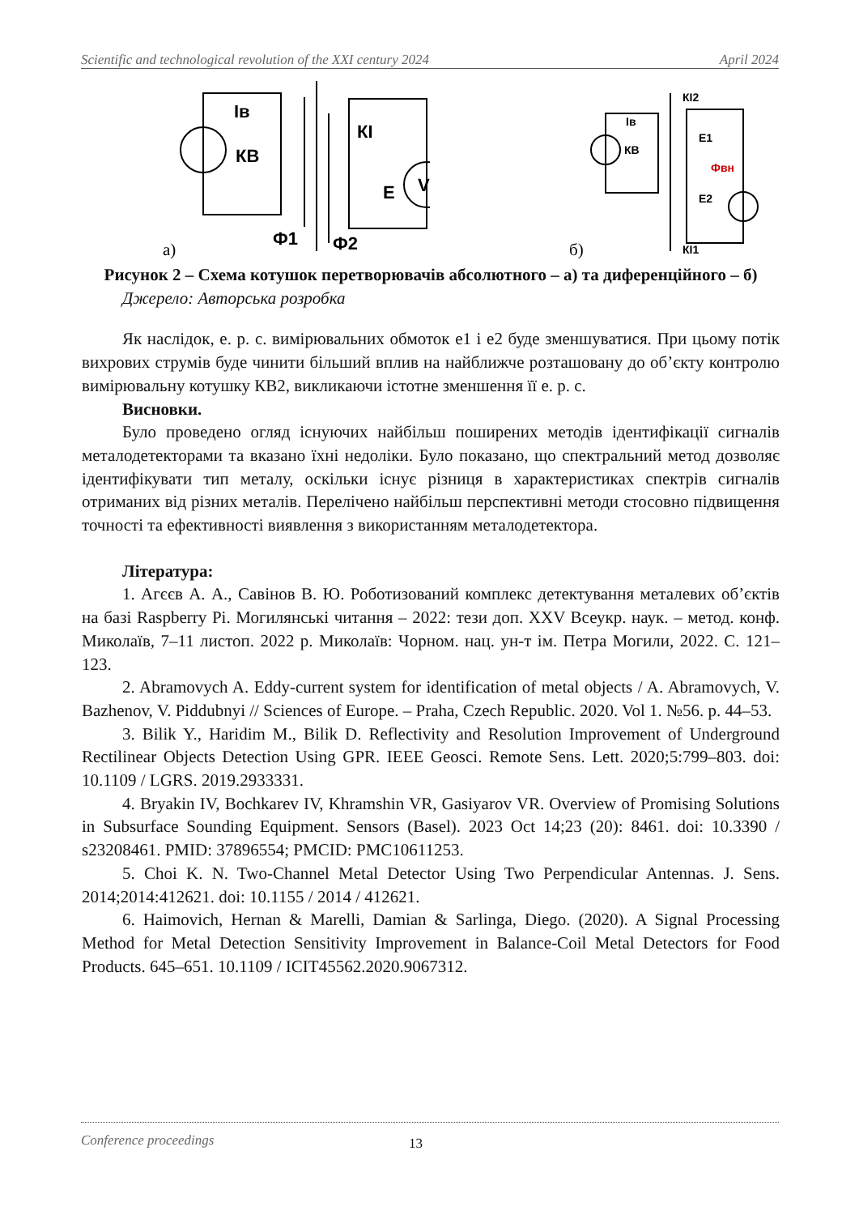Scientific and technological revolution of the XXI century 2024 April 2024
Iв
КВ
КІ
Е
V
Ф1
Ф2
а)
КІ2
Iв
КВ
Е1
Фвн
Е2
КІ1
б)
Рисунок 2 – Схема котушок перетворювачів абсолютного – а) та диференційного – б)
Джерело: Авторська розробка
Як наслідок, е. р. с. вимірювальних обмоток е1 і е2 буде зменшуватися. При цьому потік вихрових струмів буде чинити більший вплив на найближче розташовану до об’єкту контролю вимірювальну котушку КВ2, викликаючи істотне зменшення її е. р. с.
Висновки.
Було проведено огляд існуючих найбільш поширених методів ідентифікації сигналів металодетекторами та вказано їхні недоліки. Було показано, що спектральний метод дозволяє ідентифікувати тип металу, оскільки існує різниця в характеристиках спектрів сигналів отриманих від різних металів. Перелічено найбільш перспективні методи стосовно підвищення точності та ефективності виявлення з використанням металодетектора.
Література:
1. Агєєв А. А., Савінов В. Ю. Роботизований комплекс детектування металевих об’єктів на базі Raspberry Pi. Могилянські читання – 2022: тези доп. XXV Всеукр. наук. – метод. конф. Миколаїв, 7–11 листоп. 2022 р. Миколаїв: Чорном. нац. ун-т ім. Петра Могили, 2022. С. 121–123.
2. Abramovych A. Eddy-current system for identification of metal objects / A. Abramovych, V. Bazhenov, V. Piddubnyi // Sciences of Europe. – Praha, Czech Republic. 2020. Vol 1. №56. p. 44–53.
3. Bilik Y., Haridim M., Bilik D. Reflectivity and Resolution Improvement of Underground Rectilinear Objects Detection Using GPR. IEEE Geosci. Remote Sens. Lett. 2020;5:799–803. doi: 10.1109 / LGRS. 2019.2933331.
4. Bryakin IV, Bochkarev IV, Khramshin VR, Gasiyarov VR. Overview of Promising Solutions in Subsurface Sounding Equipment. Sensors (Basel). 2023 Oct 14;23 (20): 8461. doi: 10.3390 / s23208461. PMID: 37896554; PMCID: PMC10611253.
5. Choi K. N. Two-Channel Metal Detector Using Two Perpendicular Antennas. J. Sens. 2014;2014:412621. doi: 10.1155 / 2014 / 412621.
6. Haimovich, Hernan & Marelli, Damian & Sarlinga, Diego. (2020). A Signal Processing Method for Metal Detection Sensitivity Improvement in Balance-Coil Metal Detectors for Food Products. 645–651. 10.1109 / ICIT45562.2020.9067312.
Conference proceedings 13